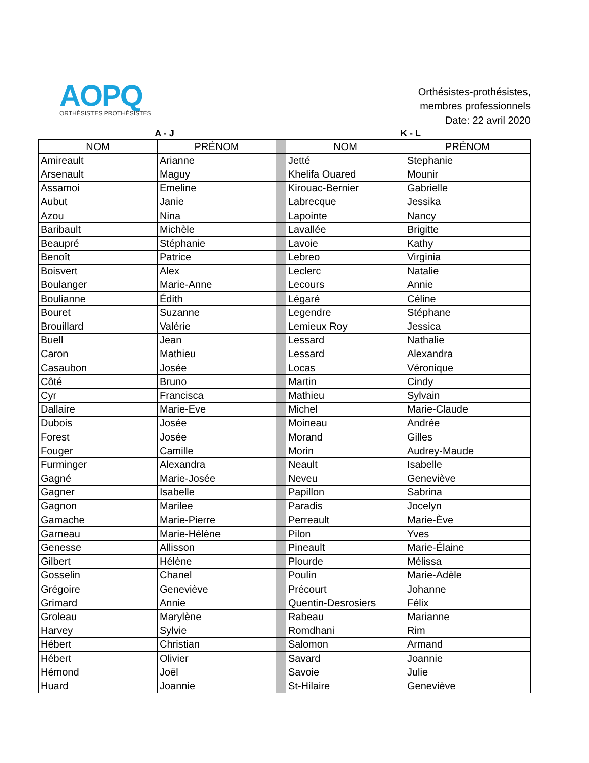AOPQ
ORTHÉSISTES PROTHÉSISTES
Orthésistes-prothésistes,
membres professionnels
Date: 22 avril 2020
A - J K - L
| NOM | PRÉNOM | | NOM | PRÉNOM |
| Amireault | Arianne | | Jetté | Stephanie |
| Arsenault | Maguy | | Khelifa Ouared | Mounir |
| Assamoi | Emeline | | Kirouac-Bernier | Gabrielle |
| Aubut | Janie | | Labrecque | Jessika |
| Azou | Nina | | Lapointe | Nancy |
| Baribault | Michèle | | Lavallée | Brigitte |
| Beaupré | Stéphanie | | Lavoie | Kathy |
| Benoît | Patrice | | Lebreo | Virginia |
| Boisvert | Alex | | Leclerc | Natalie |
| Boulanger | Marie-Anne | | Lecours | Annie |
| Boulianne | Édith | | Légaré | Céline |
| Bouret | Suzanne | | Legendre | Stéphane |
| Brouillard | Valérie | | Lemieux Roy | Jessica |
| Buell | Jean | | Lessard | Nathalie |
| Caron | Mathieu | | Lessard | Alexandra |
| Casaubon | Josée | | Locas | Véronique |
| Côté | Bruno | | Martin | Cindy |
| Cyr | Francisca | | Mathieu | Sylvain |
| Dallaire | Marie-Eve | | Michel | Marie-Claude |
| Dubois | Josée | | Moineau | Andrée |
| Forest | Josée | | Morand | Gilles |
| Fouger | Camille | | Morin | Audrey-Maude |
| Furminger | Alexandra | | Neault | Isabelle |
| Gagné | Marie-Josée | | Neveu | Geneviève |
| Gagner | Isabelle | | Papillon | Sabrina |
| Gagnon | Marilee | | Paradis | Jocelyn |
| Gamache | Marie-Pierre | | Perreault | Marie-Ève |
| Garneau | Marie-Hélène | | Pilon | Yves |
| Genesse | Allisson | | Pineault | Marie-Élaine |
| Gilbert | Hélène | | Plourde | Mélissa |
| Gosselin | Chanel | | Poulin | Marie-Adèle |
| Grégoire | Geneviève | | Précourt | Johanne |
| Grimard | Annie | | Quentin-Desrosiers | Félix |
| Groleau | Marylène | | Rabeau | Marianne |
| Harvey | Sylvie | | Romdhani | Rim |
| Hébert | Christian | | Salomon | Armand |
| Hébert | Olivier | | Savard | Joannie |
| Hémond | Joël | | Savoie | Julie |
| Huard | Joannie | | St-Hilaire | Geneviève |